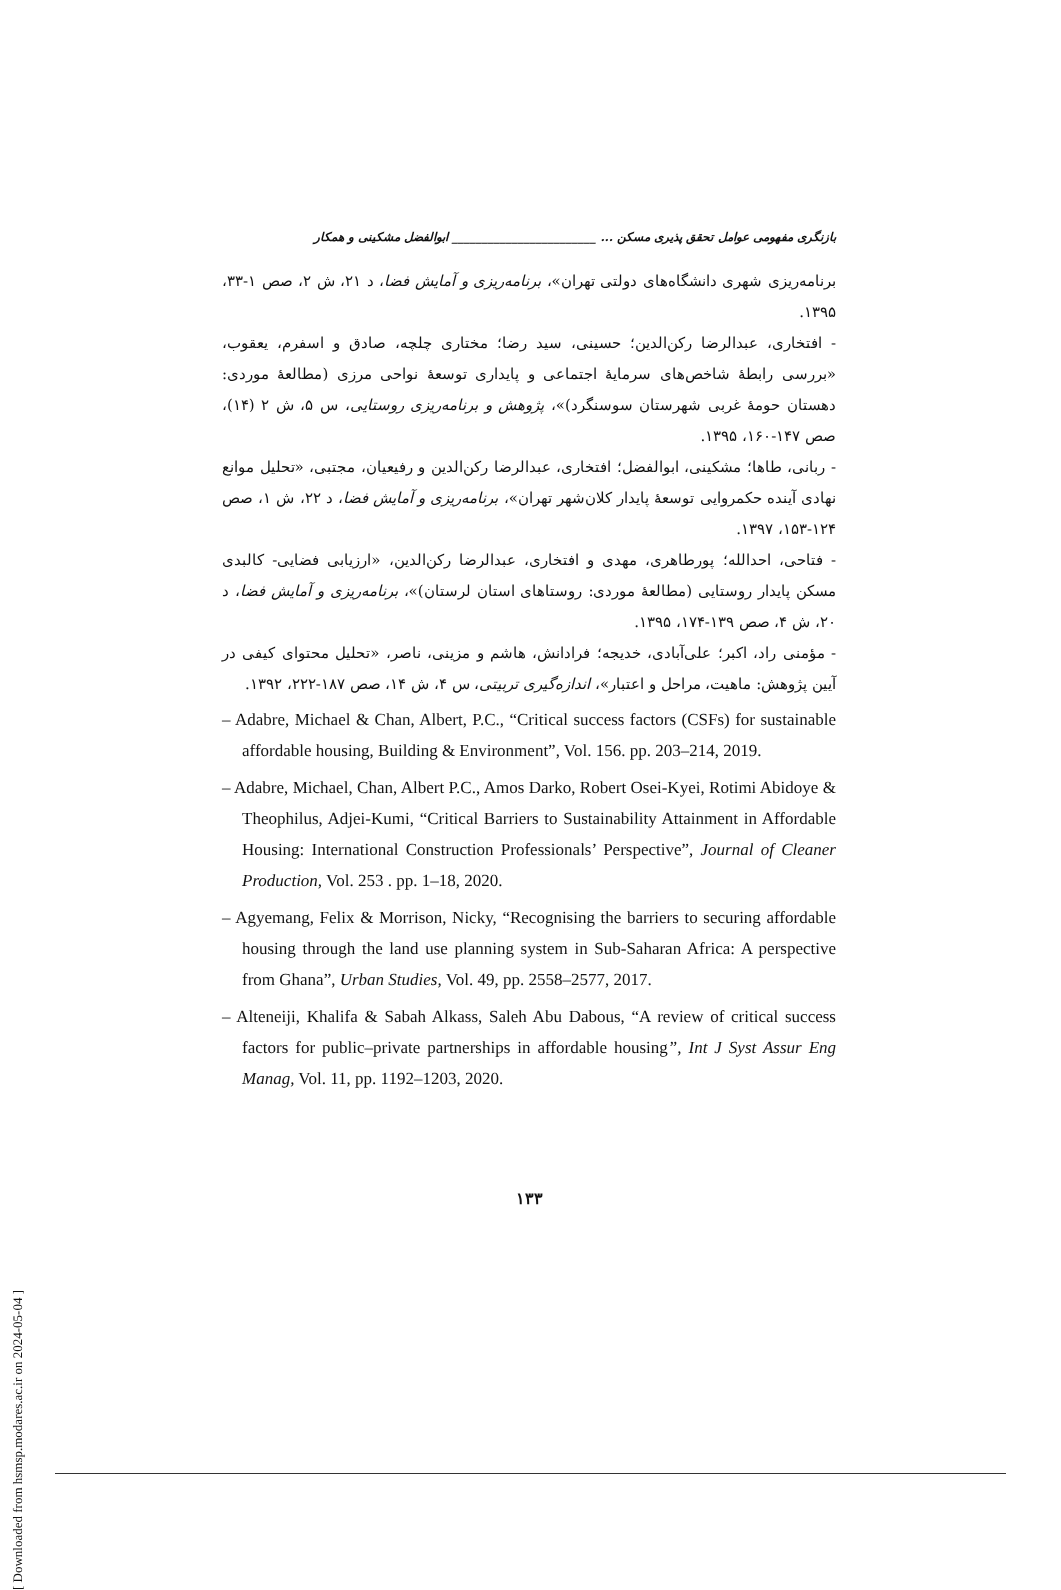بازنگری مفهومی عوامل تحقق پذیری مسکن ... ________________________ ابوالفضل مشکینی و همکار
برنامه‌ریزی شهری دانشگاه‌های دولتی تهران»، برنامه‌ریزی و آمایش فضا، د ۲۱، ش ۲، صص ۱-۳۳، ۱۳۹۵.
- افتخاری، عبدالرضا رکن‌الدین؛ حسینی، سید رضا؛ مختاری چلچه، صادق و اسفرم، یعقوب، «بررسی رابطهٔ شاخص‌های سرمایهٔ اجتماعی و پایداری توسعهٔ نواحی مرزی (مطالعهٔ موردی: دهستان حومهٔ غربی شهرستان سوسنگرد)»، پژوهش و برنامه‌ریزی روستایی، س ۵، ش ۲ (۱۴)، صص ۱۴۷-۱۶۰، ۱۳۹۵.
- ربانی، طاها؛ مشکینی، ابوالفضل؛ افتخاری، عبدالرضا رکن‌الدین و رفیعیان، مجتبی، «تحلیل موانع نهادی آینده حکمروایی توسعهٔ پایدار کلان‌شهر تهران»، برنامه‌ریزی و آمایش فضا، د ۲۲، ش ۱، صص ۱۲۴-۱۵۳، ۱۳۹۷.
- فتاحی، احدالله؛ پورطاهری، مهدی و افتخاری، عبدالرضا رکن‌الدین، «ارزیابی فضایی- کالبدی مسکن پایدار روستایی (مطالعهٔ موردی: روستاهای استان لرستان)»، برنامه‌ریزی و آمایش فضا، د ۲۰، ش ۴، صص ۱۳۹-۱۷۴، ۱۳۹۵.
- مؤمنی راد، اکبر؛ علی‌آبادی، خدیجه؛ فرادانش، هاشم و مزینی، ناصر، «تحلیل محتوای کیفی در آیین پژوهش: ماهیت، مراحل و اعتبار»، اندازه‌گیری تربیتی، س ۴، ش ۱۴، صص ۱۸۷-۲۲۲، ۱۳۹۲.
– Adabre, Michael & Chan, Albert, P.C., “Critical success factors (CSFs) for sustainable affordable housing, Building & Environment”, Vol. 156. pp. 203–214, 2019.
– Adabre, Michael, Chan, Albert P.C., Amos Darko, Robert Osei-Kyei, Rotimi Abidoye & Theophilus, Adjei-Kumi, “Critical Barriers to Sustainability Attainment in Affordable Housing: International Construction Professionals’ Perspective”, Journal of Cleaner Production, Vol. 253 . pp. 1–18, 2020.
– Agyemang, Felix & Morrison, Nicky, “Recognising the barriers to securing affordable housing through the land use planning system in Sub-Saharan Africa: A perspective from Ghana”, Urban Studies, Vol. 49, pp. 2558–2577, 2017.
– Alteneiji, Khalifa & Sabah Alkass, Saleh Abu Dabous, “A review of critical success factors for public–private partnerships in affordable housing”, Int J Syst Assur Eng Manag, Vol. 11, pp. 1192–1203, 2020.
۱۳۳
[ Downloaded from hsmsp.modares.ac.ir on 2024-05-04 ]